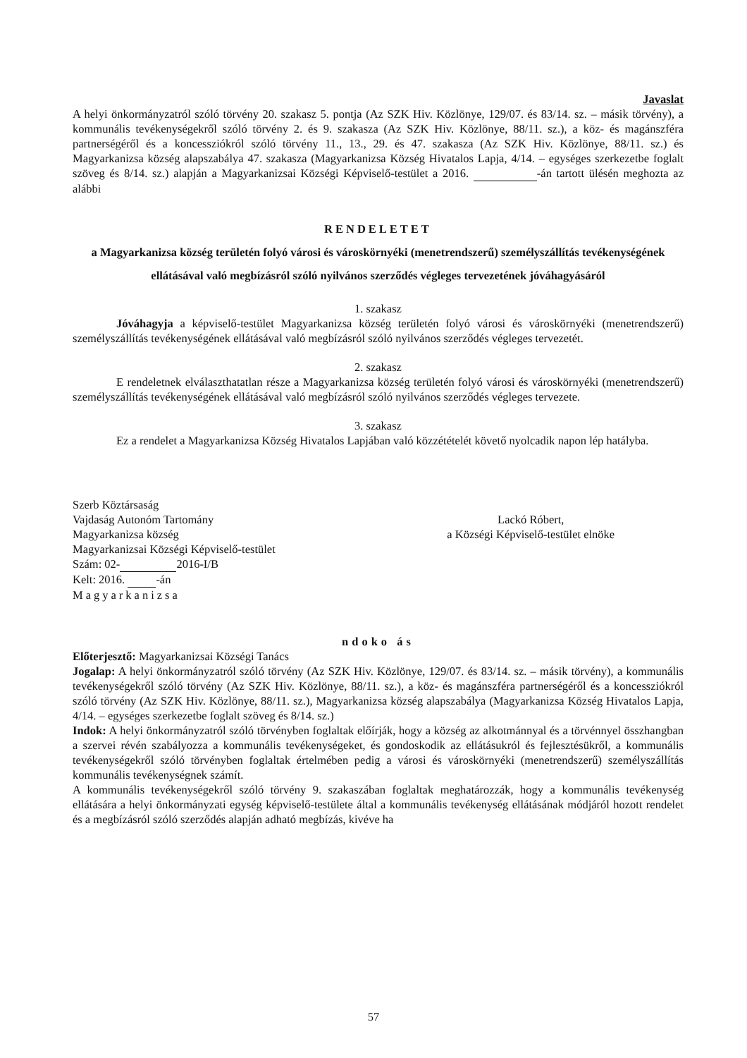Javaslat
A helyi önkormányzatról szóló törvény 20. szakasz 5. pontja (Az SZK Hiv. Közlönye, 129/07. és 83/14. sz. – másik törvény), a kommunális tevékenységekről szóló törvény 2. és 9. szakasza (Az SZK Hiv. Közlönye, 88/11. sz.), a köz- és magánszféra partnerségéről és a koncessziókról szóló törvény 11., 13., 29. és 47. szakasza (Az SZK Hiv. Közlönye, 88/11. sz.) és Magyarkanizsa község alapszabálya 47. szakasza (Magyarkanizsa Község Hivatalos Lapja, 4/14. – egységes szerkezetbe foglalt szöveg és 8/14. sz.) alapján a Magyarkanizsai Községi Képviselő-testület a 2016. -án tartott ülésén meghozta az alábbi
RENDELETET
a Magyarkanizsa község területén folyó városi és városkörnyéki (menetrendszerű) személyszállítás tevékenységének ellátásával való megbízásról szóló nyilvános szerződés végleges tervezetének jóváhagyásáról
1. szakasz
Jóváhagyja a képviselő-testület Magyarkanizsa község területén folyó városi és városkörnyéki (menetrendszerű) személyszállítás tevékenységének ellátásával való megbízásról szóló nyilvános szerződés végleges tervezetét.
2. szakasz
E rendeletnek elválaszthatatlan része a Magyarkanizsa község területén folyó városi és városkörnyéki (menetrendszerű) személyszállítás tevékenységének ellátásával való megbízásról szóló nyilvános szerződés végleges tervezete.
3. szakasz
Ez a rendelet a Magyarkanizsa Község Hivatalos Lapjában való közzétételét követő nyolcadik napon lép hatályba.
Szerb Köztársaság
Vajdaság Autonóm Tartomány
Magyarkanizsa község
Magyarkanizsai Községi Képviselő-testület
Szám: 02- 2016-I/B
Kelt: 2016. -án
Magyarkanizsa
Lackó Róbert,
a Községi Képviselő-testület elnöke
ndoko ás
Előterjesztő: Magyarkanizsai Községi Tanács
Jogalap: A helyi önkormányzatról szóló törvény (Az SZK Hiv. Közlönye, 129/07. és 83/14. sz. – másik törvény), a kommunális tevékenységekről szóló törvény (Az SZK Hiv. Közlönye, 88/11. sz.), a köz- és magánszféra partnerségéről és a koncessziókról szóló törvény (Az SZK Hiv. Közlönye, 88/11. sz.), Magyarkanizsa község alapszabálya (Magyarkanizsa Község Hivatalos Lapja, 4/14. – egységes szerkezetbe foglalt szöveg és 8/14. sz.)
Indok: A helyi önkormányzatról szóló törvényben foglaltak előírják, hogy a község az alkotmánnyal és a törvénnyel összhangban a szervei révén szabályozza a kommunális tevékenységeket, és gondoskodik az ellátásukról és fejlesztésükről, a kommunális tevékenységekről szóló törvényben foglaltak értelmében pedig a városi és városkörnyéki (menetrendszerű) személyszállítás kommunális tevékenységnek számít.
A kommunális tevékenységekről szóló törvény 9. szakaszában foglaltak meghatározzák, hogy a kommunális tevékenység ellátására a helyi önkormányzati egység képviselő-testülete által a kommunális tevékenység ellátásának módjáról hozott rendelet és a megbízásról szóló szerződés alapján adható megbízás, kivéve ha
57